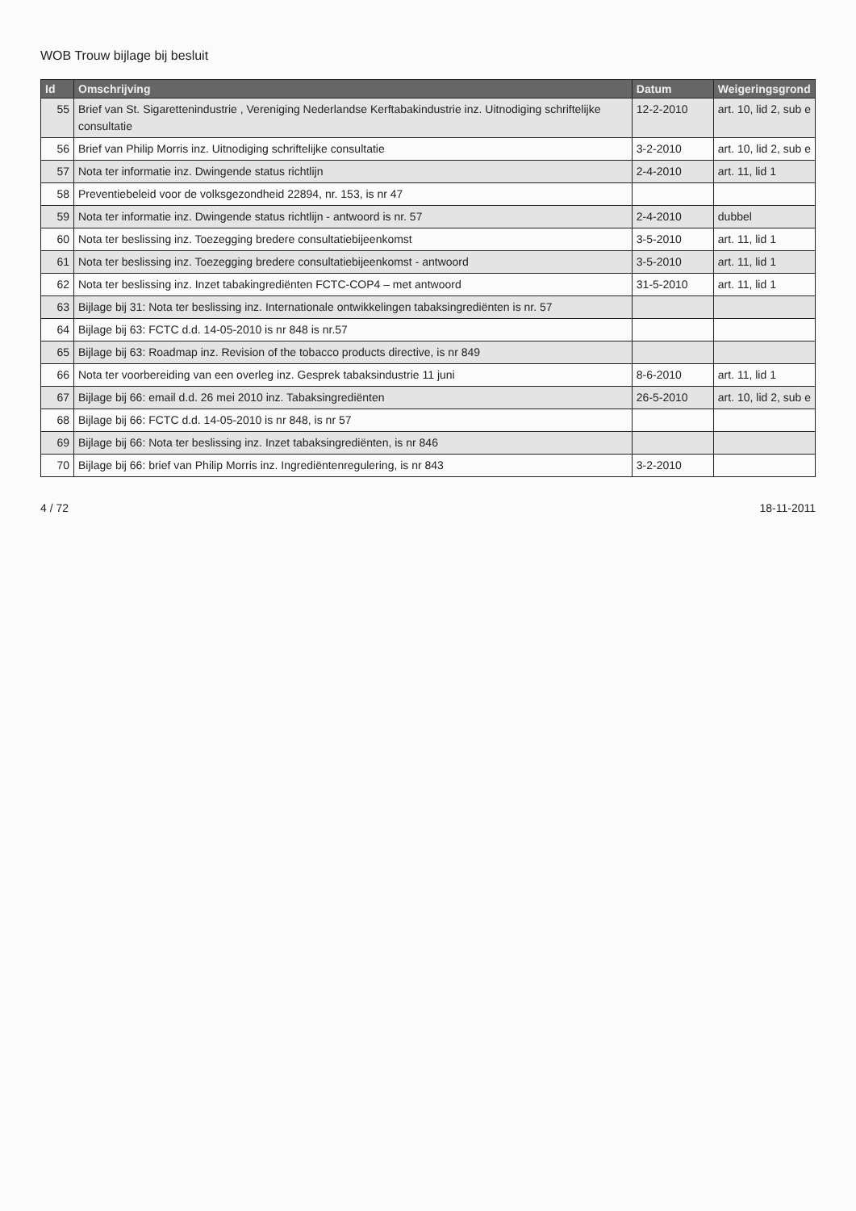WOB Trouw bijlage bij besluit
| Id | Omschrijving | Datum | Weigeringsgrond |
| --- | --- | --- | --- |
| 55 | Brief van St. Sigarettenindustrie , Vereniging Nederlandse Kerftabakindustrie inz. Uitnodiging schriftelijke consultatie | 12-2-2010 | art. 10, lid 2, sub e |
| 56 | Brief van Philip Morris inz. Uitnodiging schriftelijke consultatie | 3-2-2010 | art. 10, lid 2, sub e |
| 57 | Nota ter informatie inz. Dwingende status richtlijn | 2-4-2010 | art. 11, lid 1 |
| 58 | Preventiebeleid voor de volksgezondheid 22894, nr. 153, is nr 47 | | |
| 59 | Nota ter informatie inz. Dwingende status richtlijn - antwoord is nr. 57 | 2-4-2010 | dubbel |
| 60 | Nota ter beslissing inz. Toezegging bredere consultatiebijeenkomst | 3-5-2010 | art. 11, lid 1 |
| 61 | Nota ter beslissing inz. Toezegging bredere consultatiebijeenkomst - antwoord | 3-5-2010 | art. 11, lid 1 |
| 62 | Nota ter beslissing inz. Inzet tabakingrediënten FCTC-COP4 – met antwoord | 31-5-2010 | art. 11, lid 1 |
| 63 | Bijlage bij 31: Nota ter beslissing inz. Internationale ontwikkelingen tabaksingrediënten is nr. 57 | | |
| 64 | Bijlage bij 63: FCTC d.d. 14-05-2010 is nr 848 is nr.57 | | |
| 65 | Bijlage bij 63: Roadmap inz. Revision of the tobacco products directive, is nr 849 | | |
| 66 | Nota ter voorbereiding van een overleg inz. Gesprek tabaksindustrie 11 juni | 8-6-2010 | art. 11, lid 1 |
| 67 | Bijlage bij 66: email d.d. 26 mei 2010 inz. Tabaksingrediënten | 26-5-2010 | art. 10, lid 2, sub e |
| 68 | Bijlage bij 66: FCTC d.d. 14-05-2010 is nr 848, is nr 57 | | |
| 69 | Bijlage bij 66: Nota ter beslissing inz. Inzet tabaksingrediënten, is nr 846 | | |
| 70 | Bijlage bij 66: brief van Philip Morris inz. Ingrediëntenregulering, is nr 843 | 3-2-2010 | |
4 / 72 18-11-2011